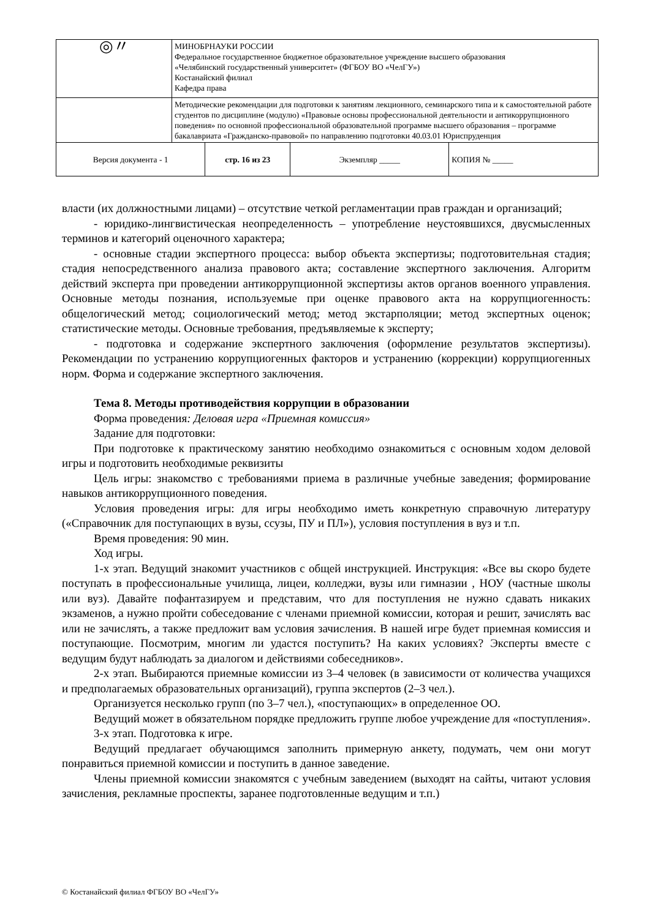| ◎〃 | МИНОБРНАУКИ РОССИИ Федеральное государственное бюджетное образовательное учреждение высшего образования «Челябинский государственный университет» (ФГБОУ ВО «ЧелГУ») Костанайский филиал Кафедра права | | |
| | Методические рекомендации для подготовки к занятиям лекционного, семинарского типа и к самостоятельной работе студентов по дисциплине (модулю) «Правовые основы профессиональной деятельности и антикоррупционного поведения» по основной профессиональной образовательной программе высшего образования – программе бакалавриата «Гражданско-правовой» по направлению подготовки 40.03.01 Юриспруденция | | |
| Версия документа - 1 | | стр. 16 из 23 | / Экземпляр _____ / КОПИЯ № _____ / |
власти (их должностными лицами) – отсутствие четкой регламентации прав граждан и организаций;
- юридико-лингвистическая неопределенность – употребление неустоявшихся, двусмысленных терминов и категорий оценочного характера;
- основные стадии экспертного процесса: выбор объекта экспертизы; подготовительная стадия; стадия непосредственного анализа правового акта; составление экспертного заключения. Алгоритм действий эксперта при проведении антикоррупционной экспертизы актов органов военного управления. Основные методы познания, используемые при оценке правового акта на коррупциогенность: общелогический метод; социологический метод; метод экстарполяции; метод экспертных оценок; статистические методы. Основные требования, предъявляемые к эксперту;
- подготовка и содержание экспертного заключения (оформление результатов экспертизы). Рекомендации по устранению коррупциогенных факторов и устранению (коррекции) коррупциогенных норм. Форма и содержание экспертного заключения.
Тема 8. Методы противодействия коррупции в образовании
Форма проведения: Деловая игра «Приемная комиссия»
Задание для подготовки:
При подготовке к практическому занятию необходимо ознакомиться с основным ходом деловой игры и подготовить необходимые реквизиты
Цель игры: знакомство с требованиями приема в различные учебные заведения; формирование навыков антикоррупционного поведения.
Условия проведения игры: для игры необходимо иметь конкретную справочную литературу («Справочник для поступающих в вузы, ссузы, ПУ и ПЛ»), условия поступления в вуз и т.п.
Время проведения: 90 мин.
Ход игры.
1-х этап. Ведущий знакомит участников с общей инструкцией. Инструкция: «Все вы скоро будете поступать в профессиональные училища, лицеи, колледжи, вузы или гимназии , НОУ (частные школы или вуз). Давайте пофантазируем и представим, что для поступления не нужно сдавать никаких экзаменов, а нужно пройти собеседование с членами приемной комиссии, которая и решит, зачислять вас или не зачислять, а также предложит вам условия зачисления. В нашей игре будет приемная комиссия и поступающие. Посмотрим, многим ли удастся поступить? На каких условиях? Эксперты вместе с ведущим будут наблюдать за диалогом и действиями собеседников».
2-х этап. Выбираются приемные комиссии из 3–4 человек (в зависимости от количества учащихся и предполагаемых образовательных организаций), группа экспертов (2–3 чел.).
Организуется несколько групп (по 3–7 чел.), «поступающих» в определенное ОО.
Ведущий может в обязательном порядке предложить группе любое учреждение для «поступления».
3-х этап. Подготовка к игре.
Ведущий предлагает обучающимся заполнить примерную анкету, подумать, чем они могут понравиться приемной комиссии и поступить в данное заведение.
Члены приемной комиссии знакомятся с учебным заведением (выходят на сайты, читают условия зачисления, рекламные проспекты, заранее подготовленные ведущим и т.п.)
© Костанайский филиал ФГБОУ ВО «ЧелГУ»